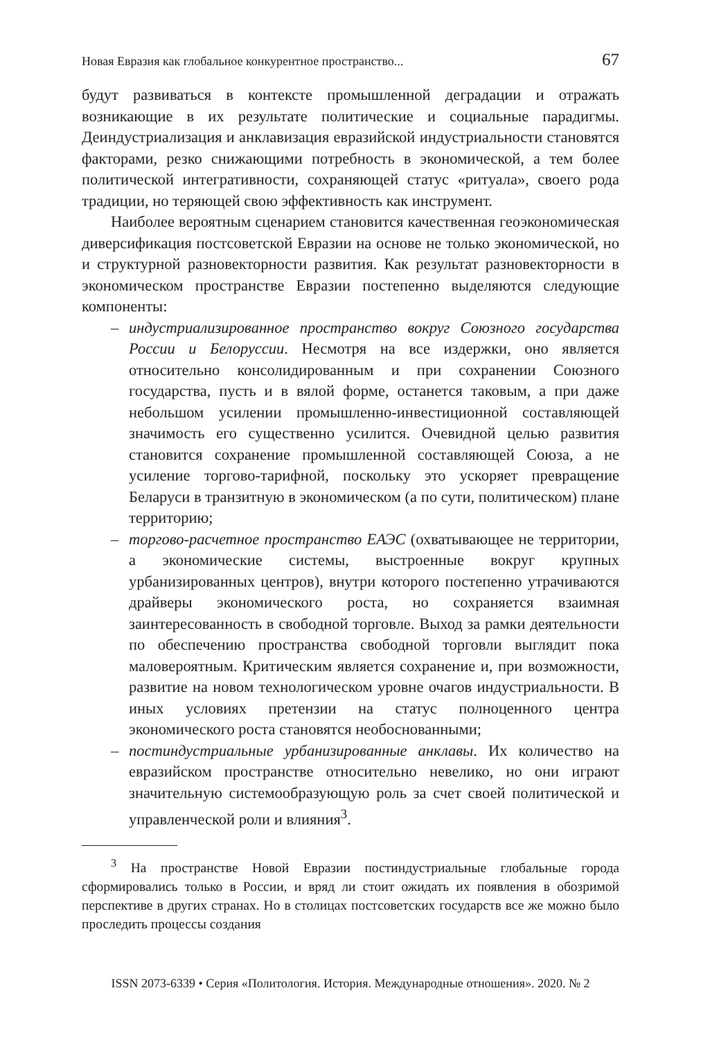Новая Евразия как глобальное конкурентное пространство... 67
будут развиваться в контексте промышленной деградации и отражать возникающие в их результате политические и социальные парадигмы. Деиндустриализация и анклавизация евразийской индустриальности становятся факторами, резко снижающими потребность в экономической, а тем более политической интегративности, сохраняющей статус «ритуала», своего рода традиции, но теряющей свою эффективность как инструмент.
Наиболее вероятным сценарием становится качественная геоэкономическая диверсификация постсоветской Евразии на основе не только экономической, но и структурной разновекторности развития. Как результат разновекторности в экономическом пространстве Евразии постепенно выделяются следующие компоненты:
– индустриализированное пространство вокруг Союзного государства России и Белоруссии. Несмотря на все издержки, оно является относительно консолидированным и при сохранении Союзного государства, пусть и в вялой форме, останется таковым, а при даже небольшом усилении промышленно-инвестиционной составляющей значимость его существенно усилится. Очевидной целью развития становится сохранение промышленной составляющей Союза, а не усиление торгово-тарифной, поскольку это ускоряет превращение Беларуси в транзитную в экономическом (а по сути, политическом) плане территорию;
– торгово-расчетное пространство ЕАЭС (охватывающее не территории, а экономические системы, выстроенные вокруг крупных урбанизированных центров), внутри которого постепенно утрачиваются драйверы экономического роста, но сохраняется взаимная заинтересованность в свободной торговле. Выход за рамки деятельности по обеспечению пространства свободной торговли выглядит пока маловероятным. Критическим является сохранение и, при возможности, развитие на новом технологическом уровне очагов индустриальности. В иных условиях претензии на статус полноценного центра экономического роста становятся необоснованными;
– постиндустриальные урбанизированные анклавы. Их количество на евразийском пространстве относительно невелико, но они играют значительную системообразующую роль за счет своей политической и управленческой роли и влияния<sup>3</sup>.
<sup>3</sup> На пространстве Новой Евразии постиндустриальные глобальные города сформировались только в России, и вряд ли стоит ожидать их появления в обозримой перспективе в других странах. Но в столицах постсоветских государств все же можно было проследить процессы создания
ISSN 2073-6339 • Серия «Политология. История. Международные отношения». 2020. № 2